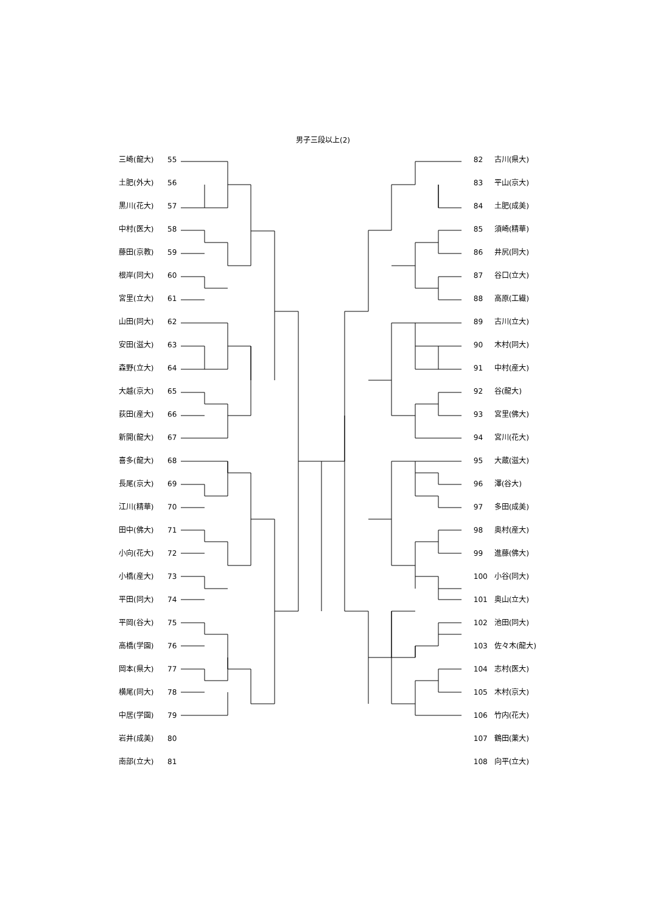男子三段以上(2)
三崎(龍大) 55
土肥(外大) 56
黒川(花大) 57
中村(医大) 58
藤田(京教) 59
根岸(同大) 60
宮里(立大) 61
山田(同大) 62
安田(滋大) 63
森野(立大) 64
大越(京大) 65
荻田(産大) 66
新開(龍大) 67
喜多(龍大) 68
長尾(京大) 69
江川(精華) 70
田中(佛大) 71
小向(花大) 72
小橋(産大) 73
平田(同大) 74
平岡(谷大) 75
高橋(学園) 76
岡本(県大) 77
横尾(同大) 78
中居(学園) 79
岩井(成美) 80
南部(立大) 81
82 古川(県大)
83 平山(京大)
84 土肥(成美)
85 須崎(精華)
86 井尻(同大)
87 谷口(立大)
88 高原(工繊)
89 古川(立大)
90 木村(同大)
91 中村(産大)
92 谷(龍大)
93 宮里(佛大)
94 宮川(花大)
95 大蔵(滋大)
96 澤(谷大)
97 多田(成美)
98 奥村(産大)
99 進藤(佛大)
100 小谷(同大)
101 奥山(立大)
102 池田(同大)
103 佐々木(龍大)
104 志村(医大)
105 木村(京大)
106 竹内(花大)
107 鶴田(薬大)
108 向平(立大)